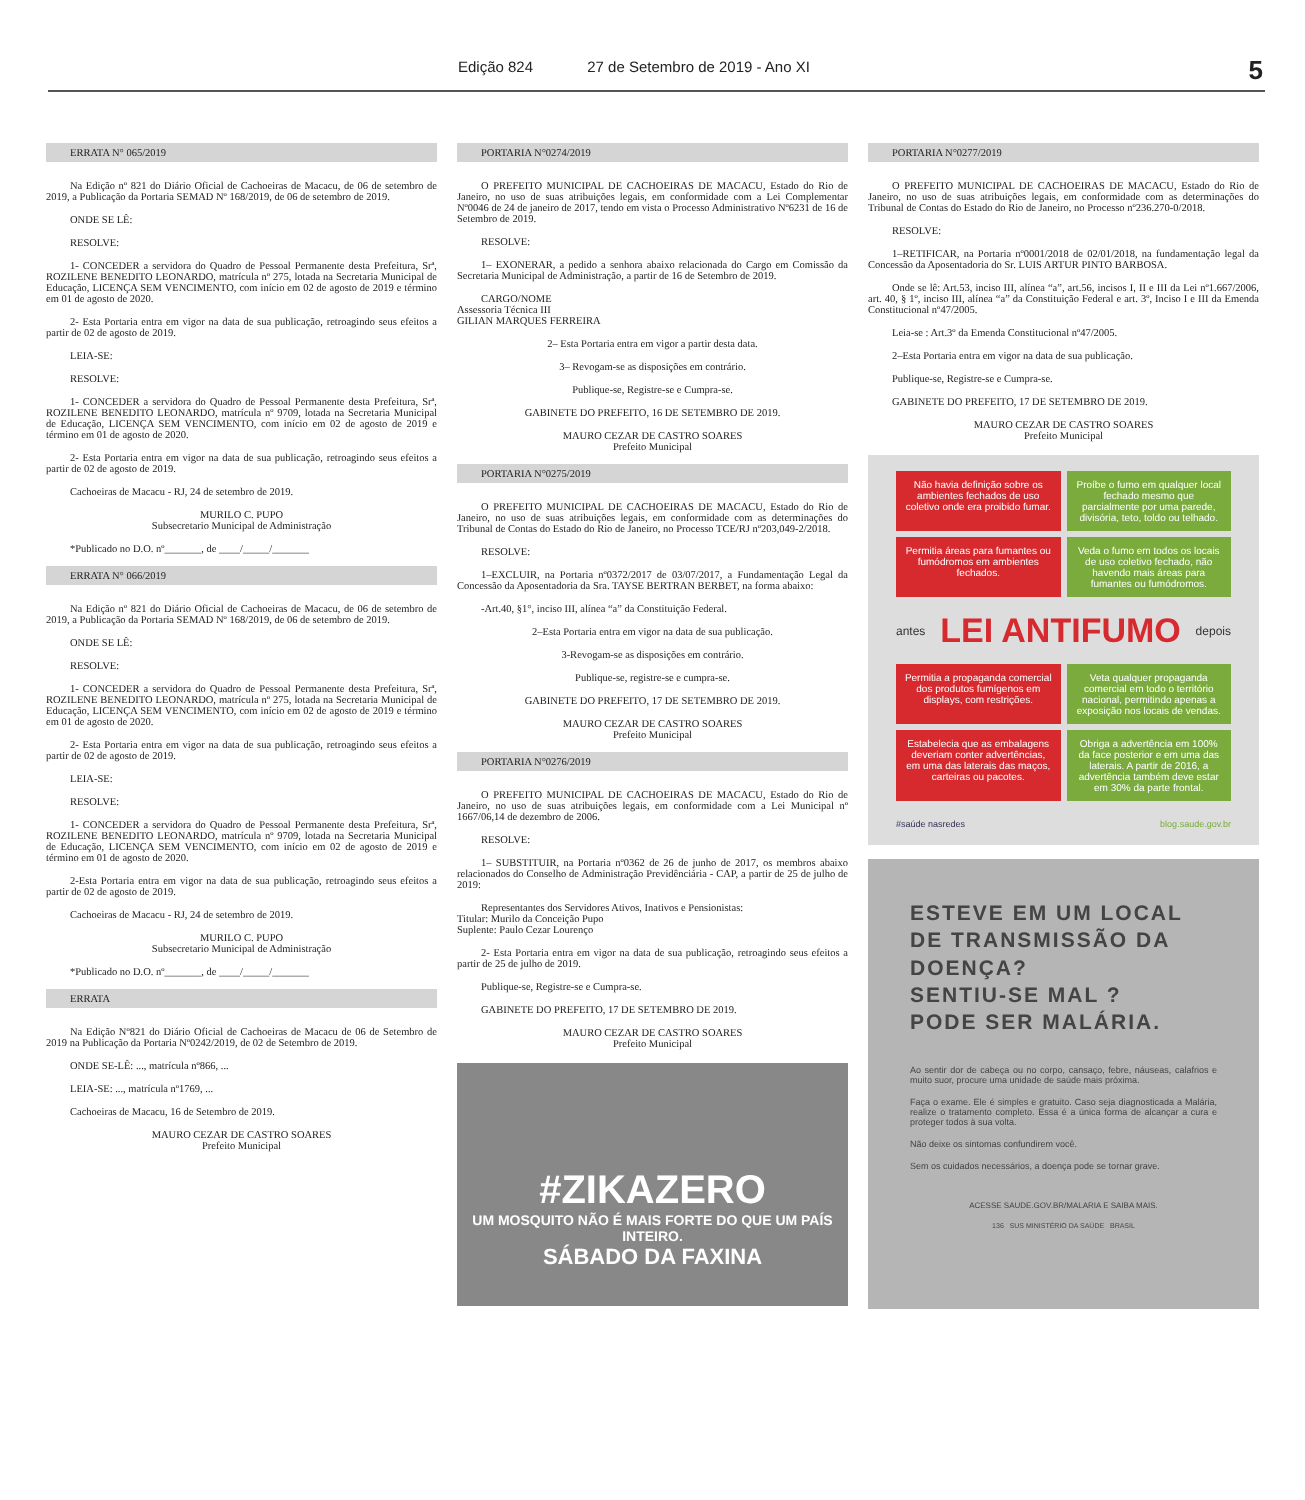Edição 824 27 de Setembro de 2019 - Ano XI
5
ERRATA N° 065/2019
Na Edição nº 821 do Diário Oficial de Cachoeiras de Macacu, de 06 de setembro de 2019, a Publicação da Portaria SEMAD Nº 168/2019, de 06 de setembro de 2019.
ONDE SE LÊ:
RESOLVE:
1- CONCEDER a servidora do Quadro de Pessoal Permanente desta Prefeitura, Srª, ROZILENE BENEDITO LEONARDO, matrícula nº 275, lotada na Secretaria Municipal de Educação, LICENÇA SEM VENCIMENTO, com início em 02 de agosto de 2019 e término em 01 de agosto de 2020.
2- Esta Portaria entra em vigor na data de sua publicação, retroagindo seus efeitos a partir de 02 de agosto de 2019.
LEIA-SE:
RESOLVE:
1- CONCEDER a servidora do Quadro de Pessoal Permanente desta Prefeitura, Srª, ROZILENE BENEDITO LEONARDO, matrícula nº 9709, lotada na Secretaria Municipal de Educação, LICENÇA SEM VENCIMENTO, com início em 02 de agosto de 2019 e término em 01 de agosto de 2020.
2- Esta Portaria entra em vigor na data de sua publicação, retroagindo seus efeitos a partir de 02 de agosto de 2019.
Cachoeiras de Macacu - RJ, 24 de setembro de 2019.
MURILO C. PUPO
Subsecretario Municipal de Administração
*Publicado no D.O. nº_______, de ____/_____/_______
ERRATA N° 066/2019
Na Edição nº 821 do Diário Oficial de Cachoeiras de Macacu, de 06 de setembro de 2019, a Publicação da Portaria SEMAD Nº 168/2019, de 06 de setembro de 2019.
ONDE SE LÊ:
RESOLVE:
1- CONCEDER a servidora do Quadro de Pessoal Permanente desta Prefeitura, Srª, ROZILENE BENEDITO LEONARDO, matrícula nº 275, lotada na Secretaria Municipal de Educação, LICENÇA SEM VENCIMENTO, com início em 02 de agosto de 2019 e término em 01 de agosto de 2020.
2- Esta Portaria entra em vigor na data de sua publicação, retroagindo seus efeitos a partir de 02 de agosto de 2019.
LEIA-SE:
RESOLVE:
1- CONCEDER a servidora do Quadro de Pessoal Permanente desta Prefeitura, Srª, ROZILENE BENEDITO LEONARDO, matrícula nº 9709, lotada na Secretaria Municipal de Educação, LICENÇA SEM VENCIMENTO, com início em 02 de agosto de 2019 e término em 01 de agosto de 2020.
2-Esta Portaria entra em vigor na data de sua publicação, retroagindo seus efeitos a partir de 02 de agosto de 2019.
Cachoeiras de Macacu - RJ, 24 de setembro de 2019.
MURILO C. PUPO
Subsecretario Municipal de Administração
*Publicado no D.O. nº_______, de ____/_____/_______
ERRATA
Na Edição Nº821 do Diário Oficial de Cachoeiras de Macacu de 06 de Setembro de 2019 na Publicação da Portaria Nº0242/2019, de 02 de Setembro de 2019.
ONDE SE-LÊ: ..., matrícula nº866, ...
LEIA-SE: ..., matrícula nº1769, ...
Cachoeiras de Macacu, 16 de Setembro de 2019.
MAURO CEZAR DE CASTRO SOARES
Prefeito Municipal
PORTARIA N°0274/2019
O PREFEITO MUNICIPAL DE CACHOEIRAS DE MACACU, Estado do Rio de Janeiro, no uso de suas atribuições legais, em conformidade com a Lei Complementar Nº0046 de 24 de janeiro de 2017, tendo em vista o Processo Administrativo Nº6231 de 16 de Setembro de 2019.
RESOLVE:
1– EXONERAR, a pedido a senhora abaixo relacionada do Cargo em Comissão da Secretaria Municipal de Administração, a partir de 16 de Setembro de 2019.
CARGO/NOME
Assessoria Técnica III
GILIAN MARQUES FERREIRA
2– Esta Portaria entra em vigor a partir desta data.
3– Revogam-se as disposições em contrário.
Publique-se, Registre-se e Cumpra-se.
GABINETE DO PREFEITO, 16 DE SETEMBRO DE 2019.
MAURO CEZAR DE CASTRO SOARES
Prefeito Municipal
PORTARIA N°0275/2019
O PREFEITO MUNICIPAL DE CACHOEIRAS DE MACACU, Estado do Rio de Janeiro, no uso de suas atribuições legais, em conformidade com as determinações do Tribunal de Contas do Estado do Rio de Janeiro, no Processo TCE/RJ nº203,049-2/2018.
RESOLVE:
1–EXCLUIR, na Portaria nº0372/2017 de 03/07/2017, a Fundamentação Legal da Concessão da Aposentadoria da Sra. TAYSE BERTRAN BERBET, na forma abaixo:
-Art.40, §1°, inciso III, alínea “a” da Constituição Federal.
2–Esta Portaria entra em vigor na data de sua publicação.
3-Revogam-se as disposições em contrário.
Publique-se, registre-se e cumpra-se.
GABINETE DO PREFEITO, 17 DE SETEMBRO DE 2019.
MAURO CEZAR DE CASTRO SOARES
Prefeito Municipal
PORTARIA N°0276/2019
O PREFEITO MUNICIPAL DE CACHOEIRAS DE MACACU, Estado do Rio de Janeiro, no uso de suas atribuições legais, em conformidade com a Lei Municipal nº 1667/06,14 de dezembro de 2006.
RESOLVE:
1– SUBSTITUIR, na Portaria nº0362 de 26 de junho de 2017, os membros abaixo relacionados do Conselho de Administração Previdênciária - CAP, a partir de 25 de julho de 2019:
Representantes dos Servidores Ativos, Inativos e Pensionistas:
Titular: Murilo da Conceição Pupo
Suplente: Paulo Cezar Lourenço
2- Esta Portaria entra em vigor na data de sua publicação, retroagindo seus efeitos a partir de 25 de julho de 2019.
Publique-se, Registre-se e Cumpra-se.
GABINETE DO PREFEITO, 17 DE SETEMBRO DE 2019.
MAURO CEZAR DE CASTRO SOARES
Prefeito Municipal
#ZIKAZERO
UM MOSQUITO NÃO É MAIS FORTE DO QUE UM PAÍS INTEIRO.
SÁBADO DA FAXINA
PORTARIA N°0277/2019
O PREFEITO MUNICIPAL DE CACHOEIRAS DE MACACU, Estado do Rio de Janeiro, no uso de suas atribuições legais, em conformidade com as determinações do Tribunal de Contas do Estado do Rio de Janeiro, no Processo nº236.270-0/2018.
RESOLVE:
1–RETIFICAR, na Portaria nº0001/2018 de 02/01/2018, na fundamentação legal da Concessão da Aposentadoria do Sr. LUIS ARTUR PINTO BARBOSA.
Onde se lê: Art.53, inciso III, alínea “a”, art.56, incisos I, II e III da Lei nº1.667/2006, art. 40, § 1º, inciso III, alínea “a” da Constituição Federal e art. 3º, Inciso I e III da Emenda Constitucional nº47/2005.
Leia-se : Art.3º da Emenda Constitucional nº47/2005.
2–Esta Portaria entra em vigor na data de sua publicação.
Publique-se, Registre-se e Cumpra-se.
GABINETE DO PREFEITO, 17 DE SETEMBRO DE 2019.
MAURO CEZAR DE CASTRO SOARES
Prefeito Municipal
Não havia definição sobre os ambientes fechados de uso coletivo onde era proibido fumar.
Proíbe o fumo em qualquer local fechado mesmo que parcialmente por uma parede, divisória, teto, toldo ou telhado.
Permitia áreas para fumantes ou fumódromos em ambientes fechados.
Veda o fumo em todos os locais de uso coletivo fechado, não havendo mais áreas para fumantes ou fumódromos.
antes LEI ANTIFUMO depois
Permitia a propaganda comercial dos produtos fumígenos em displays, com restrições.
Veta qualquer propaganda comercial em todo o território nacional, permitindo apenas a exposição nos locais de vendas.
Estabelecia que as embalagens deveriam conter advertências, em uma das laterais das maços, carteiras ou pacotes.
Obriga a advertência em 100% da face posterior e em uma das laterais. A partir de 2016, a advertência também deve estar em 30% da parte frontal.
#saúde nasredes blog.saude.gov.br
ESTEVE EM UM LOCAL DE TRANSMISSÃO DA DOENÇA?
SENTIU-SE MAL ?
PODE SER MALÁRIA.
Ao sentir dor de cabeça ou no corpo, cansaço, febre, náuseas, calafrios e muito suor, procure uma unidade de saúde mais próxima.
Faça o exame. Ele é simples e gratuito. Caso seja diagnosticada a Malária, realize o tratamento completo. Essa é a única forma de alcançar a cura e proteger todos à sua volta.
Não deixe os sintomas confundirem você.
Sem os cuidados necessários, a doença pode se tornar grave.
ACESSE SAUDE.GOV.BR/MALARIA E SAIBA MAIS.
136 SUS MINISTÉRIO DA SAÚDE BRASIL